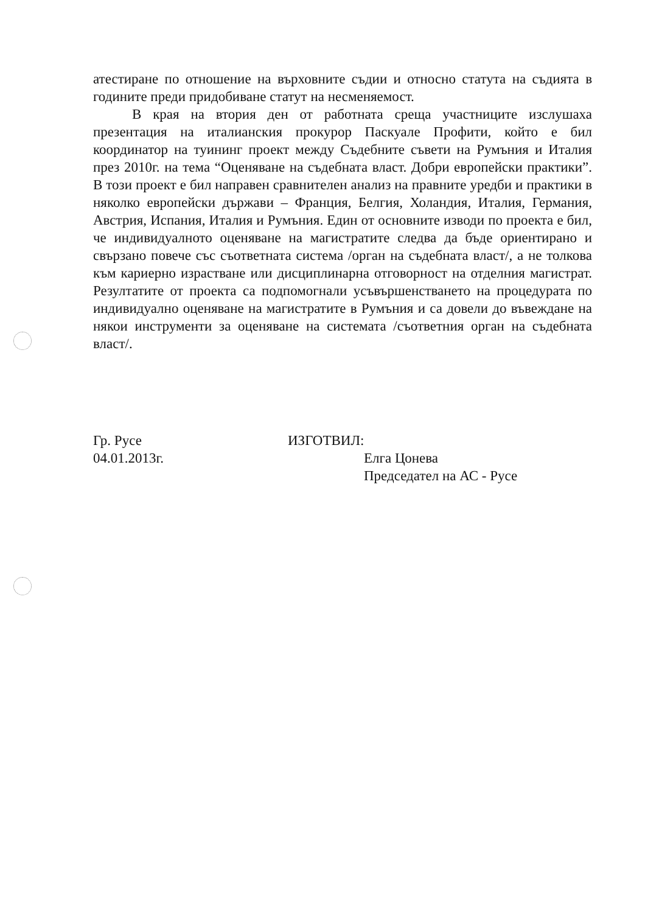атестиране по отношение на върховните съдии и относно статута на съдията в годините преди придобиване статут на несменяемост.
В края на втория ден от работната среща участниците изслушаха презентация на италианския прокурор Паскуале Профити, който е бил координатор на туининг проект между Съдебните съвети на Румъния и Италия през 2010г. на тема “Оценяване на съдебната власт. Добри европейски практики”. В този проект е бил направен сравнителен анализ на правните уредби и практики в няколко европейски държави – Франция, Белгия, Холандия, Италия, Германия, Австрия, Испания, Италия и Румъния. Един от основните изводи по проекта е бил, че индивидуалното оценяване на магистратите следва да бъде ориентирано и свързано повече със съответната система /орган на съдебната власт/, а не толкова към кариерно израстване или дисциплинарна отговорност на отделния магистрат. Резултатите от проекта са подпомогнали усъвършенстването на процедурата по индивидуално оценяване на магистратите в Румъния и са довели до въвеждане на някои инструменти за оценяване на системата /съответния орган на съдебната власт/.
Гр. Русе
04.01.2013г.
ИЗГОТВИЛ:
Елга Цонева
Председател на АС - Русе